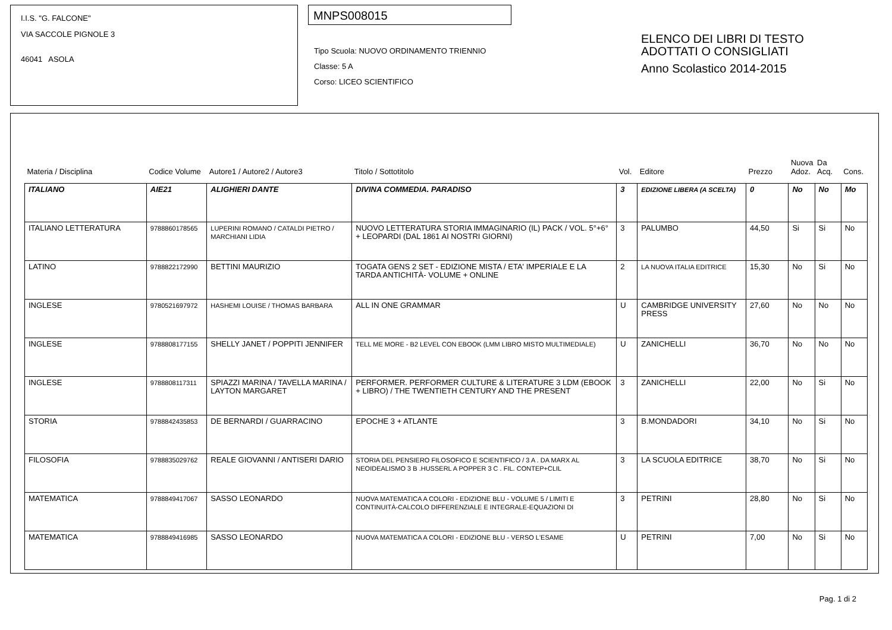I.I.S. "G. FALCONE"
VIA SACCOLE PIGNOLE 3
46041 ASOLA
MNPS008015
Tipo Scuola: NUOVO ORDINAMENTO TRIENNIO
Classe: 5 A
Corso: LICEO SCIENTIFICO
ELENCO DEI LIBRI DI TESTO
ADOTTATI O CONSIGLIATI
Anno Scolastico 2014-2015
| Materia / Disciplina | Codice Volume | Autore1 / Autore2 / Autore3 | Titolo / Sottotitolo | Vol. | Editore | Prezzo | Nuova Adoz. | Da Acq. | Cons. |
| --- | --- | --- | --- | --- | --- | --- | --- | --- | --- |
| ITALIANO | AIE21 | ALIGHIERI DANTE | DIVINA COMMEDIA. PARADISO | 3 | EDIZIONE LIBERA (A SCELTA) | 0 | No | No | Mo |
| ITALIANO LETTERATURA | 9788860178565 | LUPERINI ROMANO / CATALDI PIETRO / MARCHIANI LIDIA | NUOVO LETTERATURA STORIA IMMAGINARIO (IL) PACK / VOL. 5°+6°+ LEOPARDI (DAL 1861 AI NOSTRI GIORNI) | 3 | PALUMBO | 44,50 | Si | Si | No |
| LATINO | 9788822172990 | BETTINI MAURIZIO | TOGATA GENS 2 SET - EDIZIONE MISTA / ETA' IMPERIALE E LA TARDA ANTICHITÀ- VOLUME + ONLINE | 2 | LA NUOVA ITALIA EDITRICE | 15,30 | No | Si | No |
| INGLESE | 9780521697972 | HASHEMI LOUISE / THOMAS BARBARA | ALL IN ONE GRAMMAR | U | CAMBRIDGE UNIVERSITY PRESS | 27,60 | No | No | No |
| INGLESE | 9788808177155 | SHELLY JANET / POPPITI JENNIFER | TELL ME MORE - B2 LEVEL CON EBOOK (LMM LIBRO MISTO MULTIMEDIALE) | U | ZANICHELLI | 36,70 | No | No | No |
| INGLESE | 9788808117311 | SPIAZZI MARINA / TAVELLA MARINA / LAYTON MARGARET | PERFORMER. PERFORMER CULTURE & LITERATURE 3 LDM (EBOOK + LIBRO) / THE TWENTIETH CENTURY AND THE PRESENT | 3 | ZANICHELLI | 22,00 | No | Si | No |
| STORIA | 9788842435853 | DE BERNARDI / GUARRACINO | EPOCHE 3 + ATLANTE | 3 | B.MONDADORI | 34,10 | No | Si | No |
| FILOSOFIA | 9788835029762 | REALE GIOVANNI / ANTISERI DARIO | STORIA DEL PENSIERO FILOSOFICO E SCIENTIFICO / 3 A . DA MARX AL NEOIDEALISMO 3 B .HUSSERL A POPPER 3 C . FIL. CONTEP+CLIL | 3 | LA SCUOLA EDITRICE | 38,70 | No | Si | No |
| MATEMATICA | 9788849417067 | SASSO LEONARDO | NUOVA MATEMATICA A COLORI - EDIZIONE BLU - VOLUME 5 / LIMITI E CONTINUITÀ-CALCOLO DIFFERENZIALE E INTEGRALE-EQUAZIONI DI | 3 | PETRINI | 28,80 | No | Si | No |
| MATEMATICA | 9788849416985 | SASSO LEONARDO | NUOVA MATEMATICA A COLORI - EDIZIONE BLU - VERSO L'ESAME | U | PETRINI | 7,00 | No | Si | No |
Pag. 1 di 2